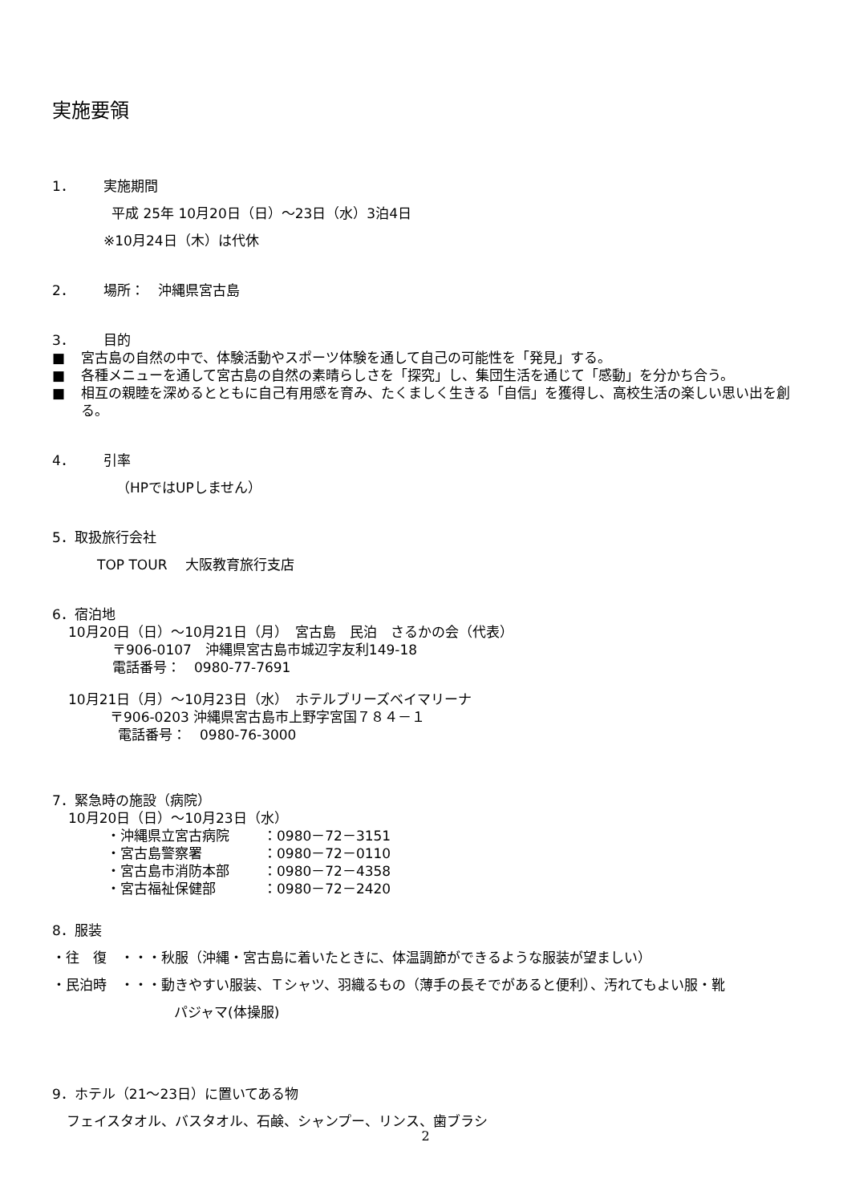実施要領
1． 実施期間
平成 25年 10月20日（日）～23日（水）3泊4日
※10月24日（木）は代休
2． 場所：　沖縄県宮古島
3． 目的
■ 宮古島の自然の中で、体験活動やスポーツ体験を通して自己の可能性を「発見」する。
■ 各種メニューを通して宮古島の自然の素晴らしさを「探究」し、集団生活を通じて「感動」を分かち合う。
■ 相互の親睦を深めるとともに自己有用感を育み、たくましく生きる「自信」を獲得し、高校生活の楽しい思い出を創る。
4． 引率
（HPではUPしません）
5．取扱旅行会社
TOP TOUR　 大阪教育旅行支店
6．宿泊地
10月20日（日）～10月21日（月）　宮古島　民泊　さるかの会（代表）
〒906-0107　沖縄県宮古島市城辺字友利149-18
電話番号：　0980-77-7691
10月21日（月）～10月23日（水）　ホテルブリーズベイマリーナ
〒906-0203 沖縄県宮古島市上野字宮国７８４－１
電話番号：　0980-76-3000
7．緊急時の施設（病院）
10月20日（日）～10月23日（水）
・沖縄県立宮古病院 ：0980－72－3151
・宮古島警察署 ：0980－72－0110
・宮古島市消防本部 ：0980－72－4358
・宮古福祉保健部 ：0980－72－2420
8．服装
・往　復　・・・秋服（沖縄・宮古島に着いたときに、体温調節ができるような服装が望ましい）
・民泊時　・・・動きやすい服装、Ｔシャツ、羽織るもの（薄手の長そでがあると便利）、汚れてもよい服・靴
パジャマ(体操服)
9．ホテル（21～23日）に置いてある物
フェイスタオル、バスタオル、石鹸、シャンプー、リンス、歯ブラシ
2